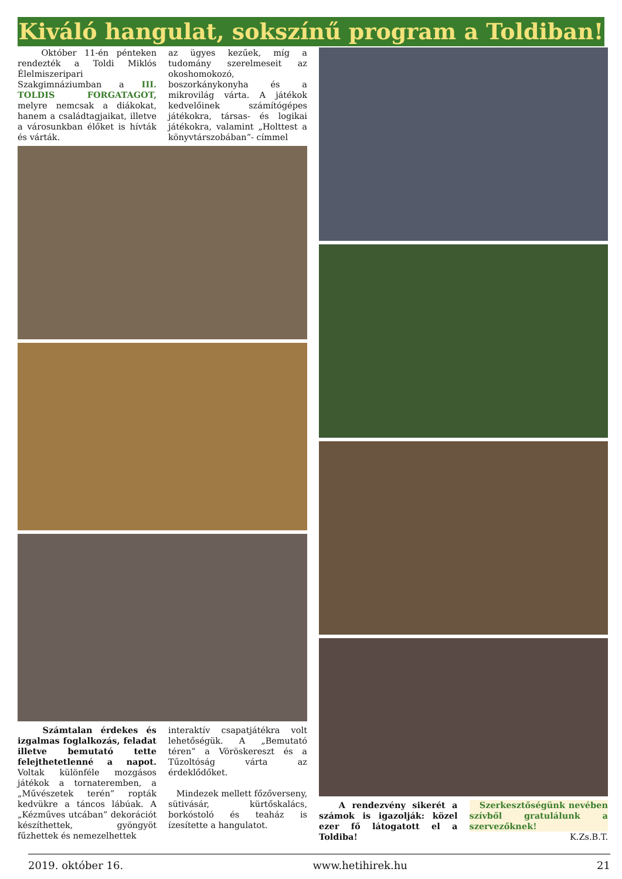Kiváló hangulat, sokszínű program a Toldiban!
Október 11-én pénteken rendezték a Toldi Miklós Élelmiszeripari Szakgimnáziumban a III. TOLDIS FORGATAGOT, melyre nemcsak a diákokat, hanem a családtagjaikat, illetve a városunkban élőket is hívták és várták.
az ügyes kezűek, míg a tudomány szerelmeseit az okoshomokozó, boszorkánykonyha és a mikrovilág várta. A játékok kedvelőinek számítógépes játékokra, társas- és logikai játékokra, valamint „Holttest a könyvtárszobában”- címmel
Számtalan érdekes és izgalmas foglalkozás, feladat illetve bemutató tette felejthetetlenné a napot. Voltak különféle mozgásos játékok a tornateremben, a „Művészetek terén” ropták kedvükre a táncos lábúak. A „Kézműves utcában” dekorációt készíthettek, gyöngyöt fűzhettek és nemezelhettek
interaktív csapatjátékra volt lehetőségük. A „Bemutató téren” a Vöröskereszt és a Tűzoltóság várta az érdeklődőket.
Mindezek mellett főzőverseny, sütivásár, kürtőskalács, borkóstoló és teaház is ízesítette a hangulatot.
A rendezvény sikerét a számok is igazolják: közel ezer fő látogatott el a Toldiba!
Szerkesztőségünk nevében szívből gratulálunk a szervezőknek!
K.Zs.B.T.
2019. október 16. www.hetihirek.hu 21